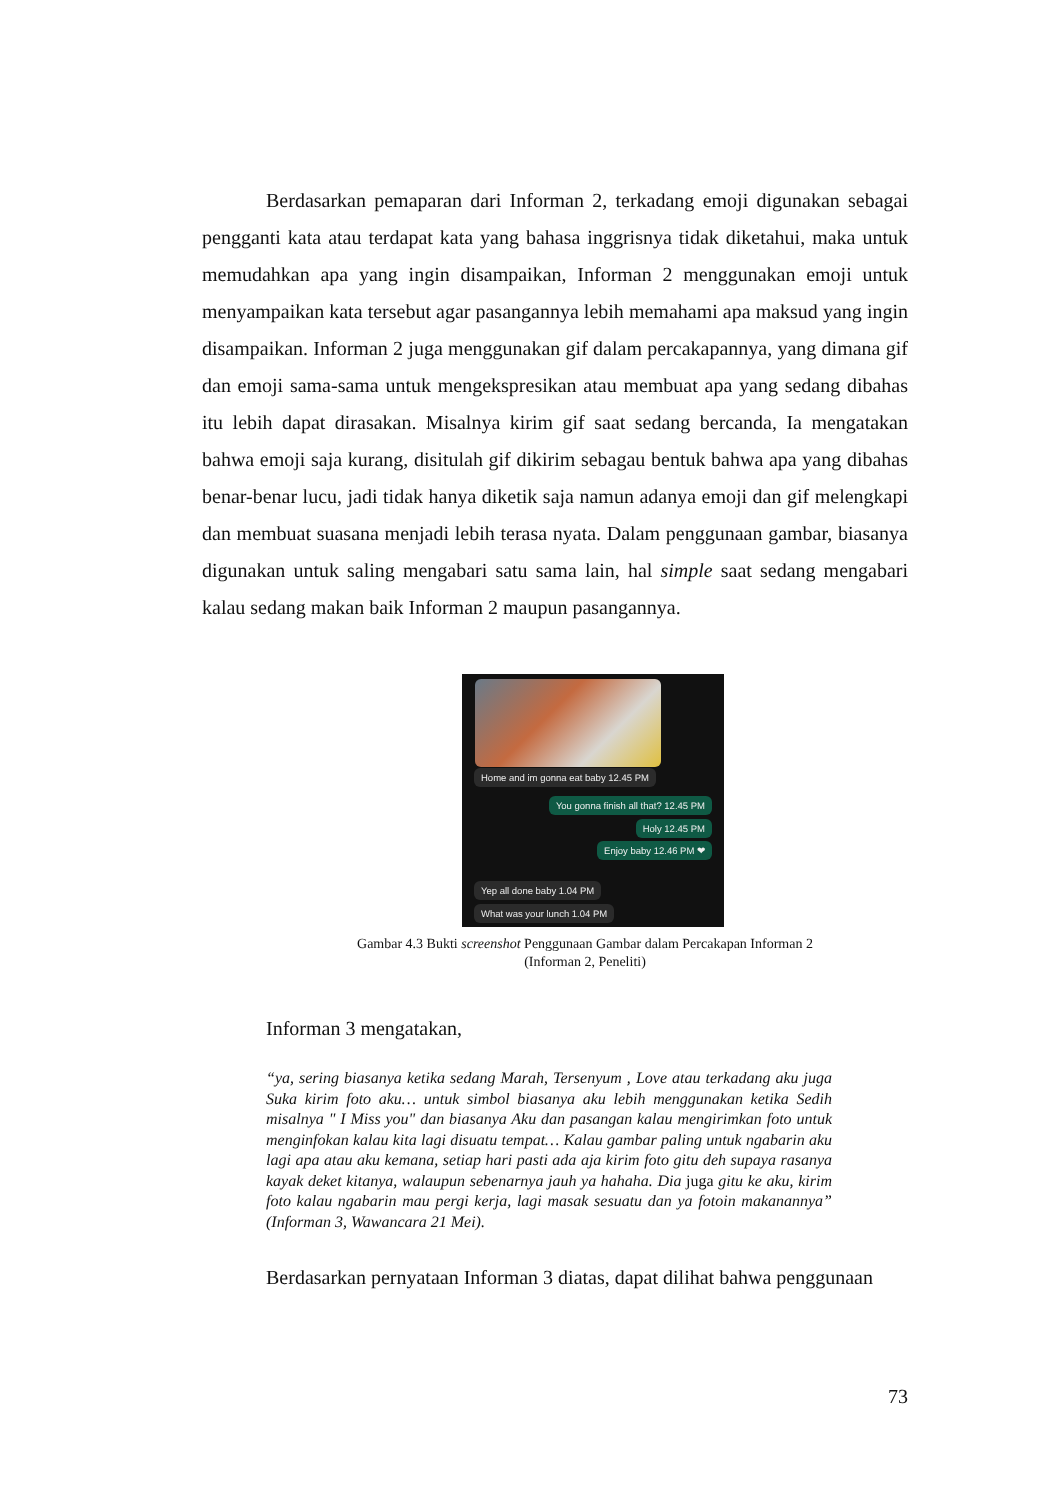Berdasarkan pemaparan dari Informan 2, terkadang emoji digunakan sebagai pengganti kata atau terdapat kata yang bahasa inggrisnya tidak diketahui, maka untuk memudahkan apa yang ingin disampaikan, Informan 2 menggunakan emoji untuk menyampaikan kata tersebut agar pasangannya lebih memahami apa maksud yang ingin disampaikan. Informan 2 juga menggunakan gif dalam percakapannya, yang dimana gif dan emoji sama-sama untuk mengekspresikan atau membuat apa yang sedang dibahas itu lebih dapat dirasakan. Misalnya kirim gif saat sedang bercanda, Ia mengatakan bahwa emoji saja kurang, disitulah gif dikirim sebagau bentuk bahwa apa yang dibahas benar-benar lucu, jadi tidak hanya diketik saja namun adanya emoji dan gif melengkapi dan membuat suasana menjadi lebih terasa nyata. Dalam penggunaan gambar, biasanya digunakan untuk saling mengabari satu sama lain, hal simple saat sedang mengabari kalau sedang makan baik Informan 2 maupun pasangannya.
Home and im gonna eat baby 12.45 PM
You gonna finish all that? 12.45 PM
Holy 12.45 PM
Enjoy baby 12.46 PM ❤
Yep all done baby 1.04 PM
What was your lunch 1.04 PM
Gambar 4.3 Bukti screenshot Penggunaan Gambar dalam Percakapan Informan 2
(Informan 2, Peneliti)
Informan 3 mengatakan,
“ya, sering biasanya ketika sedang Marah, Tersenyum , Love atau terkadang aku juga Suka kirim foto aku… untuk simbol biasanya aku lebih menggunakan ketika Sedih misalnya " I Miss you" dan biasanya Aku dan pasangan kalau mengirimkan foto untuk menginfokan kalau kita lagi disuatu tempat… Kalau gambar paling untuk ngabarin aku lagi apa atau aku kemana, setiap hari pasti ada aja kirim foto gitu deh supaya rasanya kayak deket kitanya, walaupun sebenarnya jauh ya hahaha. Dia juga gitu ke aku, kirim foto kalau ngabarin mau pergi kerja, lagi masak sesuatu dan ya fotoin makanannya” (Informan 3, Wawancara 21 Mei).
Berdasarkan pernyataan Informan 3 diatas, dapat dilihat bahwa penggunaan
73